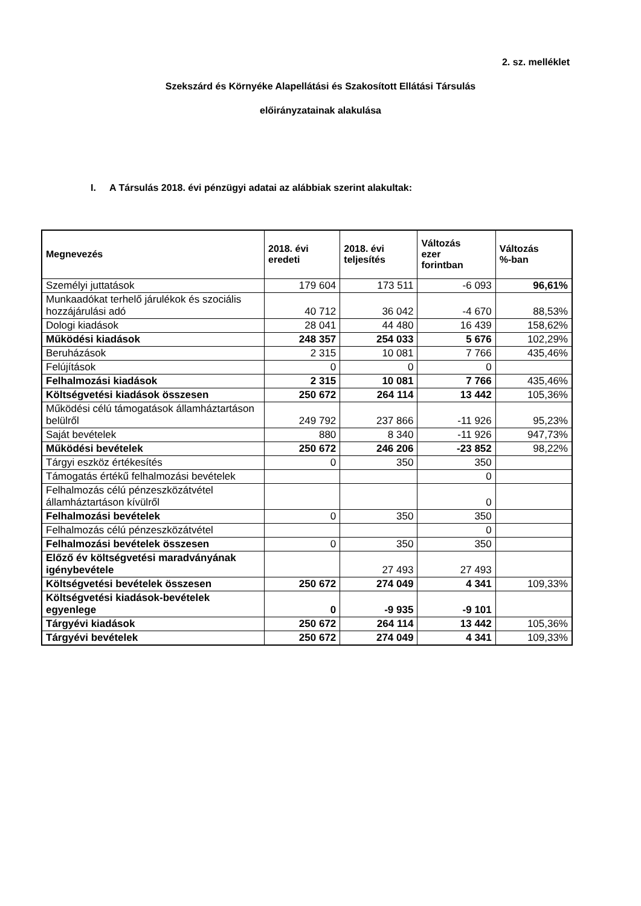2. sz. melléklet
Szekszárd és Környéke Alapellátási és Szakosított Ellátási Társulás
előirányzatainak alakulása
I. A Társulás 2018. évi pénzügyi adatai az alábbiak szerint alakultak:
| Megnevezés | 2018. évi eredeti | 2018. évi teljesítés | Változás ezer forintban | Változás %-ban |
| --- | --- | --- | --- | --- |
| Személyi juttatások | 179 604 | 173 511 | -6 093 | 96,61% |
| Munkaadókat terhelő járulékok és szociális hozzájárulási adó | 40 712 | 36 042 | -4 670 | 88,53% |
| Dologi kiadások | 28 041 | 44 480 | 16 439 | 158,62% |
| Működési kiadások | 248 357 | 254 033 | 5 676 | 102,29% |
| Beruházások | 2 315 | 10 081 | 7 766 | 435,46% |
| Felújítások | 0 | 0 | 0 | |
| Felhalmozási kiadások | 2 315 | 10 081 | 7 766 | 435,46% |
| Költségvetési kiadások összesen | 250 672 | 264 114 | 13 442 | 105,36% |
| Működési célú támogatások államháztartáson belülről | 249 792 | 237 866 | -11 926 | 95,23% |
| Saját bevételek | 880 | 8 340 | -11 926 | 947,73% |
| Működési bevételek | 250 672 | 246 206 | -23 852 | 98,22% |
| Tárgyi eszköz értékesítés | 0 | 350 | 350 | |
| Támogatás értékű felhalmozási bevételek | | | 0 | |
| Felhalmozás célú pénzeszközátvétel államháztartáson kívülről | | | 0 | |
| Felhalmozási bevételek | 0 | 350 | 350 | |
| Felhalmozás célú pénzeszközátvétel | | | 0 | |
| Felhalmozási bevételek összesen | 0 | 350 | 350 | |
| Előző év költségvetési maradványának igénybevétele | | 27 493 | 27 493 | |
| Költségvetési bevételek összesen | 250 672 | 274 049 | 4 341 | 109,33% |
| Költségvetési kiadások-bevételek egyenlege | 0 | -9 935 | -9 101 | |
| Tárgyévi kiadások | 250 672 | 264 114 | 13 442 | 105,36% |
| Tárgyévi bevételek | 250 672 | 274 049 | 4 341 | 109,33% |